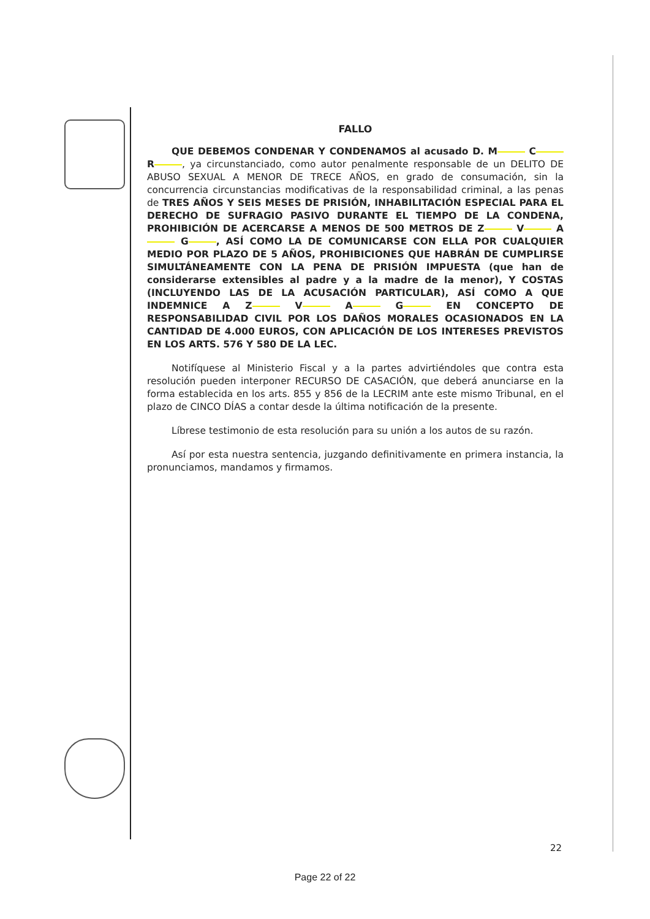FALLO
QUE DEBEMOS CONDENAR Y CONDENAMOS al acusado D. M C R, ya circunstanciado, como autor penalmente responsable de un DELITO DE ABUSO SEXUAL A MENOR DE TRECE AÑOS, en grado de consumación, sin la concurrencia circunstancias modificativas de la responsabilidad criminal, a las penas de TRES AÑOS Y SEIS MESES DE PRISIÓN, INHABILITACIÓN ESPECIAL PARA EL DERECHO DE SUFRAGIO PASIVO DURANTE EL TIEMPO DE LA CONDENA, PROHIBICIÓN DE ACERCARSE A MENOS DE 500 METROS DE Z V A G , ASÍ COMO LA DE COMUNICARSE CON ELLA POR CUALQUIER MEDIO POR PLAZO DE 5 AÑOS, PROHIBICIONES QUE HABRÁN DE CUMPLIRSE SIMULTÁNEAMENTE CON LA PENA DE PRISIÓN IMPUESTA (que han de considerarse extensibles al padre y a la madre de la menor), Y COSTAS (INCLUYENDO LAS DE LA ACUSACIÓN PARTICULAR), ASÍ COMO A QUE INDEMNICE A Z V A G EN CONCEPTO DE RESPONSABILIDAD CIVIL POR LOS DAÑOS MORALES OCASIONADOS EN LA CANTIDAD DE 4.000 EUROS, CON APLICACIÓN DE LOS INTERESES PREVISTOS EN LOS ARTS. 576 Y 580 DE LA LEC.
Notifíquese al Ministerio Fiscal y a la partes advirtiéndoles que contra esta resolución pueden interponer RECURSO DE CASACIÓN, que deberá anunciarse en la forma establecida en los arts. 855 y 856 de la LECRIM ante este mismo Tribunal, en el plazo de CINCO DÍAS a contar desde la última notificación de la presente.
Líbrese testimonio de esta resolución para su unión a los autos de su razón.
Así por esta nuestra sentencia, juzgando definitivamente en primera instancia, la pronunciamos, mandamos y firmamos.
22
Page 22 of 22